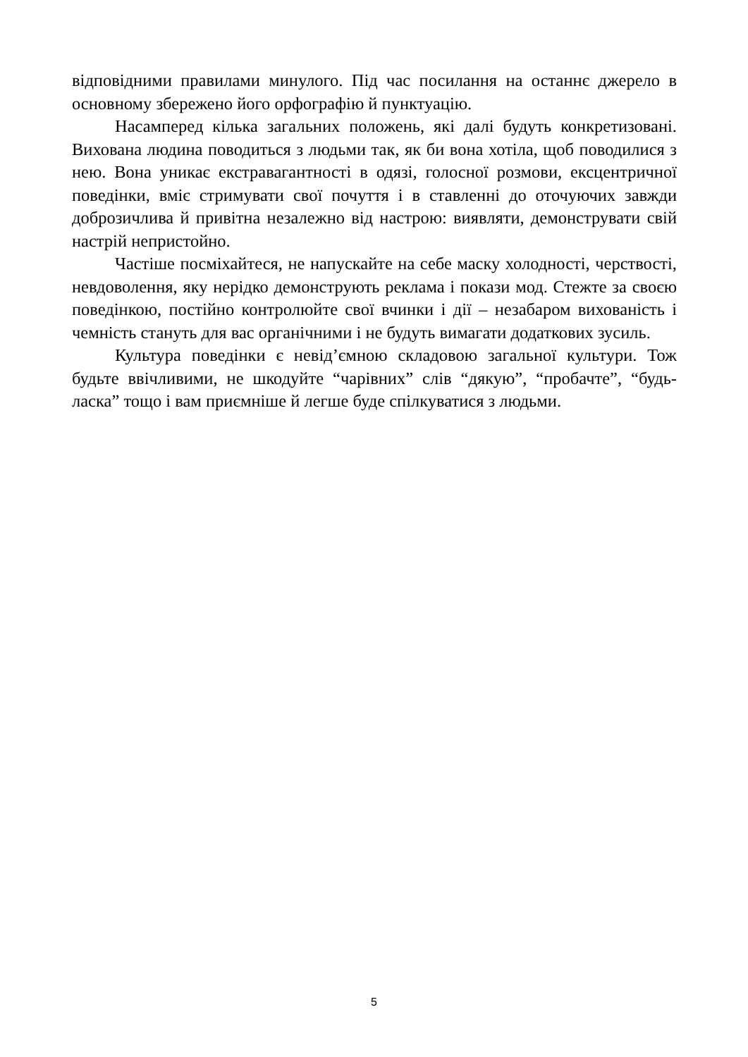відповідними правилами минулого. Під час посилання на останнє джерело в основному збережено його орфографію й пунктуацію.
Насамперед кілька загальних положень, які далі будуть конкретизовані. Вихована людина поводиться з людьми так, як би вона хотіла, щоб поводилися з нею. Вона уникає екстравагантності в одязі, голосної розмови, ексцентричної поведінки, вміє стримувати свої почуття і в ставленні до оточуючих завжди доброзичлива й привітна незалежно від настрою: виявляти, демонструвати свій настрій непристойно.
Частіше посміхайтеся, не напускайте на себе маску холодності, черствості, невдоволення, яку нерідко демонструють реклама і покази мод. Стежте за своєю поведінкою, постійно контролюйте свої вчинки і дії – незабаром вихованість і чемність стануть для вас органічними і не будуть вимагати додаткових зусиль.
Культура поведінки є невід’ємною складовою загальної культури. Тож будьте ввічливими, не шкодуйте “чарівних” слів “дякую”, “пробачте”, “будь-ласка” тощо і вам приємніше й легше буде спілкуватися з людьми.
5